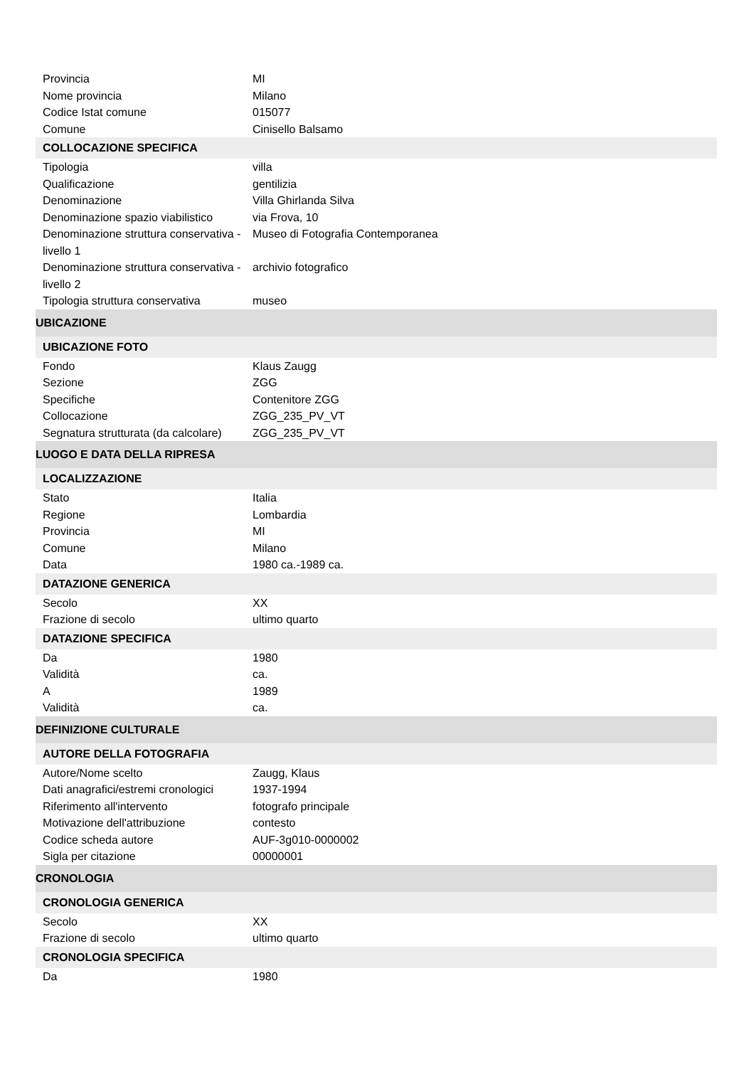| Provincia | MI |
| Nome provincia | Milano |
| Codice Istat comune | 015077 |
| Comune | Cinisello Balsamo |
| COLLOCAZIONE SPECIFICA | |
| Tipologia | villa |
| Qualificazione | gentilizia |
| Denominazione | Villa Ghirlanda Silva |
| Denominazione spazio viabilistico | via Frova, 10 |
| Denominazione struttura conservativa - livello 1 | Museo di Fotografia Contemporanea |
| Denominazione struttura conservativa - livello 2 | archivio fotografico |
| Tipologia struttura conservativa | museo |
| UBICAZIONE | |
| UBICAZIONE FOTO | |
| Fondo | Klaus Zaugg |
| Sezione | ZGG |
| Specifiche | Contenitore ZGG |
| Collocazione | ZGG_235_PV_VT |
| Segnatura strutturata (da calcolare) | ZGG_235_PV_VT |
| LUOGO E DATA DELLA RIPRESA | |
| LOCALIZZAZIONE | |
| Stato | Italia |
| Regione | Lombardia |
| Provincia | MI |
| Comune | Milano |
| Data | 1980 ca.-1989 ca. |
| DATAZIONE GENERICA | |
| Secolo | XX |
| Frazione di secolo | ultimo quarto |
| DATAZIONE SPECIFICA | |
| Da | 1980 |
| Validità | ca. |
| A | 1989 |
| Validità | ca. |
| DEFINIZIONE CULTURALE | |
| AUTORE DELLA FOTOGRAFIA | |
| Autore/Nome scelto | Zaugg, Klaus |
| Dati anagrafici/estremi cronologici | 1937-1994 |
| Riferimento all'intervento | fotografo principale |
| Motivazione dell'attribuzione | contesto |
| Codice scheda autore | AUF-3g010-0000002 |
| Sigla per citazione | 00000001 |
| CRONOLOGIA | |
| CRONOLOGIA GENERICA | |
| Secolo | XX |
| Frazione di secolo | ultimo quarto |
| CRONOLOGIA SPECIFICA | |
| Da | 1980 |